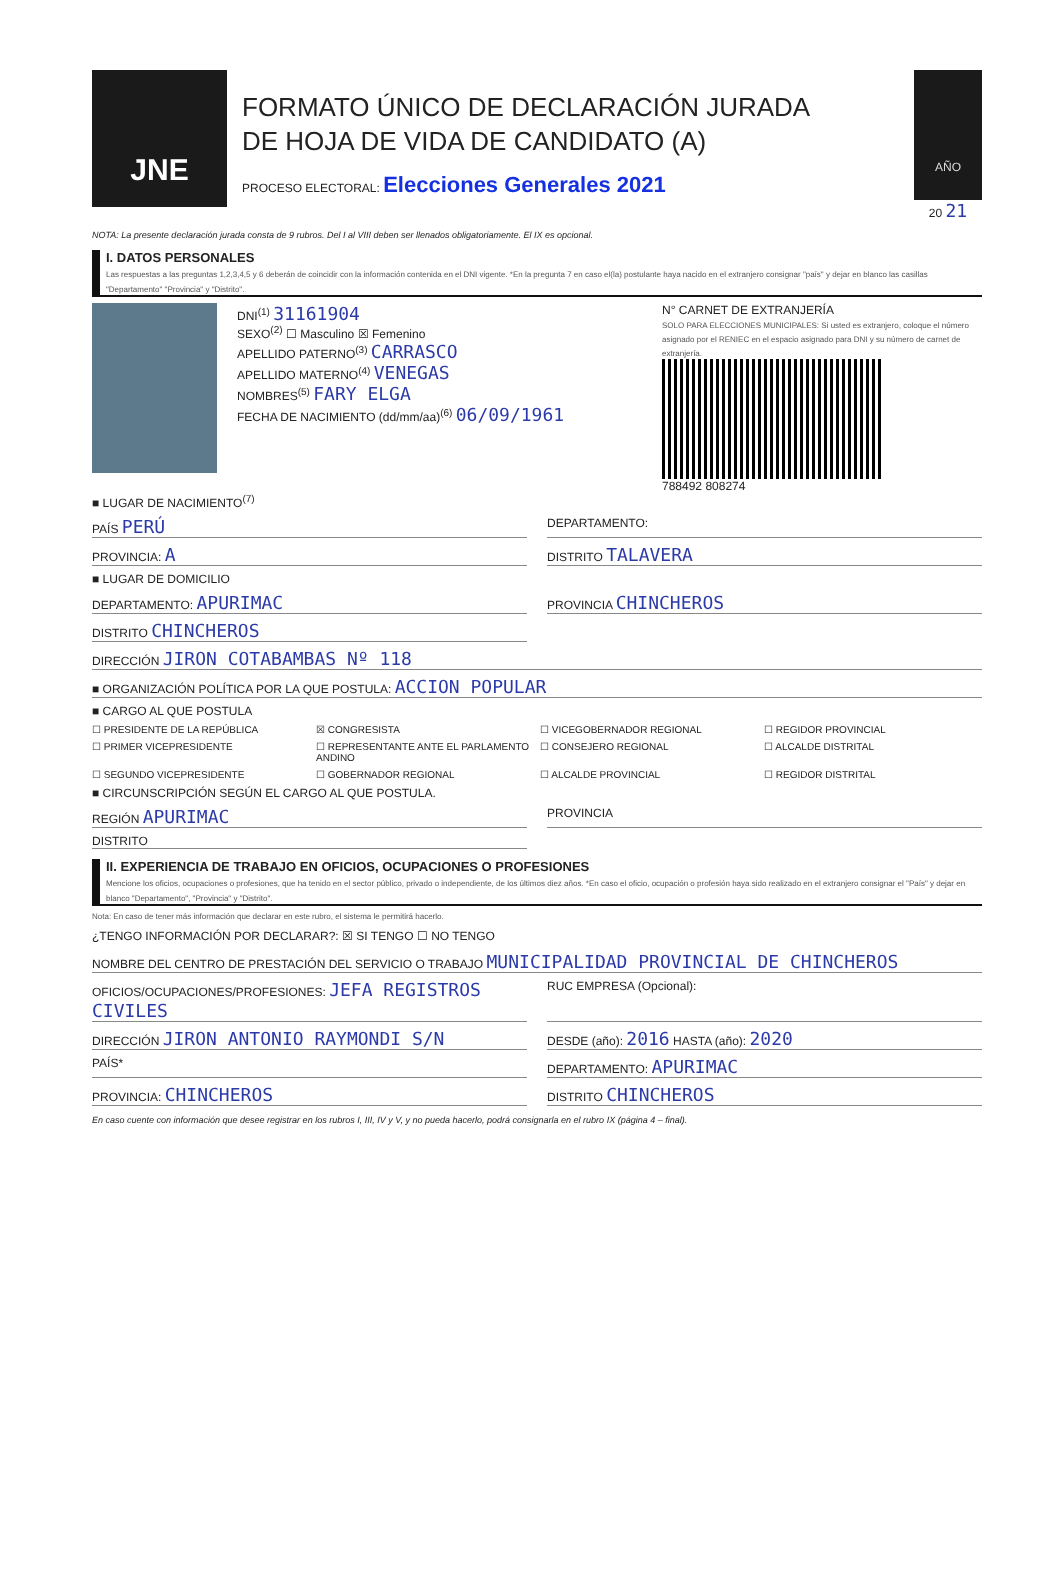JNE
FORMATO ÚNICO DE DECLARACIÓN JURADA
DE HOJA DE VIDA DE CANDIDATO (A)
PROCESO ELECTORAL: Elecciones Generales 2021
AÑO
20 21
NOTA: La presente declaración jurada consta de 9 rubros. Del I al VIII deben ser llenados obligatoriamente. El IX es opcional.
I. DATOS PERSONALES
Las respuestas a las preguntas 1,2,3,4,5 y 6 deberán de coincidir con la información contenida en el DNI vigente. *En la pregunta 7 en caso el(la) postulante haya nacido en el extranjero consignar "país" y dejar en blanco las casillas "Departamento" "Provincia" y "Distrito".
DNI<sup>(1)</sup> 31161904
SEXO<sup>(2)</sup> ☐ Masculino ☒ Femenino
APELLIDO PATERNO<sup>(3)</sup> CARRASCO
APELLIDO MATERNO<sup>(4)</sup> VENEGAS
NOMBRES<sup>(5)</sup> FARY ELGA
FECHA DE NACIMIENTO (dd/mm/aa)<sup>(6)</sup> 06/09/1961
N° CARNET DE EXTRANJERÍA
SOLO PARA ELECCIONES MUNICIPALES: Si usted es extranjero, coloque el número asignado por el RENIEC en el espacio asignado para DNI y su número de carnet de extranjería.
788492 808274
■ LUGAR DE NACIMIENTO<sup>(7)</sup>
PAÍS PERÚ
DEPARTAMENTO:
PROVINCIA: A
DISTRITO TALAVERA
■ LUGAR DE DOMICILIO
DEPARTAMENTO: APURIMAC
PROVINCIA CHINCHEROS
DISTRITO CHINCHEROS
DIRECCIÓN JIRON COTABAMBAS Nº 118
■ ORGANIZACIÓN POLÍTICA POR LA QUE POSTULA: ACCION POPULAR
■ CARGO AL QUE POSTULA
☐ PRESIDENTE DE LA REPÚBLICA ☒ CONGRESISTA ☐ VICEGOBERNADOR REGIONAL ☐ REGIDOR PROVINCIAL ☐ PRIMER VICEPRESIDENTE ☐ REPRESENTANTE ANTE EL PARLAMENTO ANDINO ☐ CONSEJERO REGIONAL ☐ ALCALDE DISTRITAL ☐ SEGUNDO VICEPRESIDENTE ☐ GOBERNADOR REGIONAL ☐ ALCALDE PROVINCIAL ☐ REGIDOR DISTRITAL
■ CIRCUNSCRIPCIÓN SEGÚN EL CARGO AL QUE POSTULA.
REGIÓN APURIMAC
PROVINCIA
DISTRITO
II. EXPERIENCIA DE TRABAJO EN OFICIOS, OCUPACIONES O PROFESIONES
Mencione los oficios, ocupaciones o profesiones, que ha tenido en el sector público, privado o independiente, de los últimos diez años. *En caso el oficio, ocupación o profesión haya sido realizado en el extranjero consignar el "País" y dejar en blanco "Departamento", "Provincia" y "Distrito".
Nota: En caso de tener más información que declarar en este rubro, el sistema le permitirá hacerlo.
¿TENGO INFORMACIÓN POR DECLARAR?: ☒ SI TENGO ☐ NO TENGO
NOMBRE DEL CENTRO DE PRESTACIÓN DEL SERVICIO O TRABAJO MUNICIPALIDAD PROVINCIAL DE CHINCHEROS
OFICIOS/OCUPACIONES/PROFESIONES: JEFA REGISTROS CIVILES
RUC EMPRESA (Opcional):
DIRECCIÓN JIRON ANTONIO RAYMONDI S/N
DESDE (año): 2016 HASTA (año): 2020
PAÍS* DEPARTAMENTO: APURIMAC
PROVINCIA: CHINCHEROS
DISTRITO CHINCHEROS
En caso cuente con información que desee registrar en los rubros I, III, IV y V, y no pueda hacerlo, podrá consignarla en el rubro IX (página 4 – final).